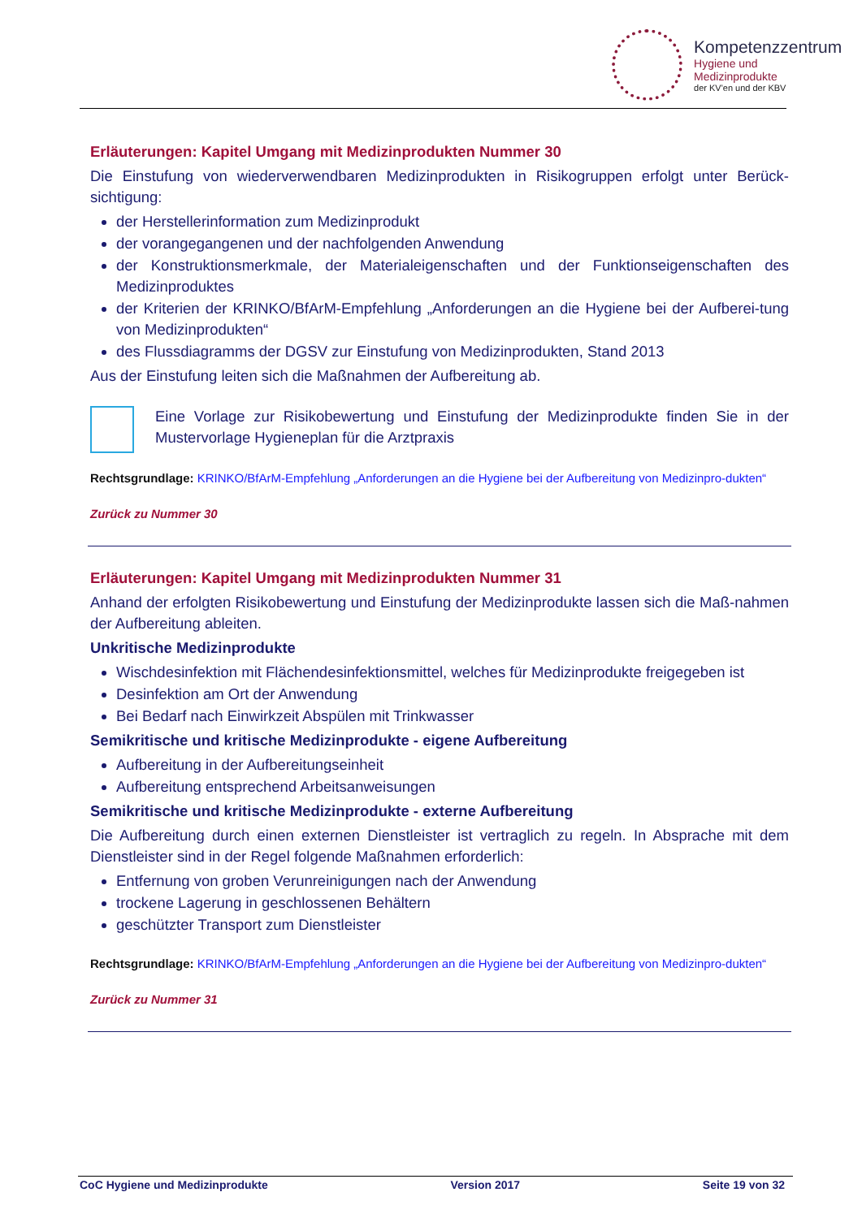Kompetenzzentrum
Hygiene und Medizinprodukte
der KV'en und der KBV
Erläuterungen: Kapitel Umgang mit Medizinprodukten Nummer 30
Die Einstufung von wiederverwendbaren Medizinprodukten in Risikogruppen erfolgt unter Berück-sichtigung:
der Herstellerinformation zum Medizinprodukt
der vorangegangenen und der nachfolgenden Anwendung
der Konstruktionsmerkmale, der Materialeigenschaften und der Funktionseigenschaften des Medizinproduktes
der Kriterien der KRINKO/BfArM-Empfehlung „Anforderungen an die Hygiene bei der Aufberei-tung von Medizinprodukten“
des Flussdiagramms der DGSV zur Einstufung von Medizinprodukten, Stand 2013
Aus der Einstufung leiten sich die Maßnahmen der Aufbereitung ab.
Eine Vorlage zur Risikobewertung und Einstufung der Medizinprodukte finden Sie in der Mustervorlage Hygieneplan für die Arztpraxis
Rechtsgrundlage: KRINKO/BfArM-Empfehlung „Anforderungen an die Hygiene bei der Aufbereitung von Medizinpro-dukten“
Zurück zu Nummer 30
Erläuterungen: Kapitel Umgang mit Medizinprodukten Nummer 31
Anhand der erfolgten Risikobewertung und Einstufung der Medizinprodukte lassen sich die Maß-nahmen der Aufbereitung ableiten.
Unkritische Medizinprodukte
Wischdesinfektion mit Flächendesinfektionsmittel, welches für Medizinprodukte freigegeben ist
Desinfektion am Ort der Anwendung
Bei Bedarf nach Einwirkzeit Abspülen mit Trinkwasser
Semikritische und kritische Medizinprodukte - eigene Aufbereitung
Aufbereitung in der Aufbereitungseinheit
Aufbereitung entsprechend Arbeitsanweisungen
Semikritische und kritische Medizinprodukte - externe Aufbereitung
Die Aufbereitung durch einen externen Dienstleister ist vertraglich zu regeln. In Absprache mit dem Dienstleister sind in der Regel folgende Maßnahmen erforderlich:
Entfernung von groben Verunreinigungen nach der Anwendung
trockene Lagerung in geschlossenen Behältern
geschützter Transport zum Dienstleister
Rechtsgrundlage: KRINKO/BfArM-Empfehlung „Anforderungen an die Hygiene bei der Aufbereitung von Medizinpro-dukten“
Zurück zu Nummer 31
CoC Hygiene und Medizinprodukte Version 2017 Seite 19 von 32